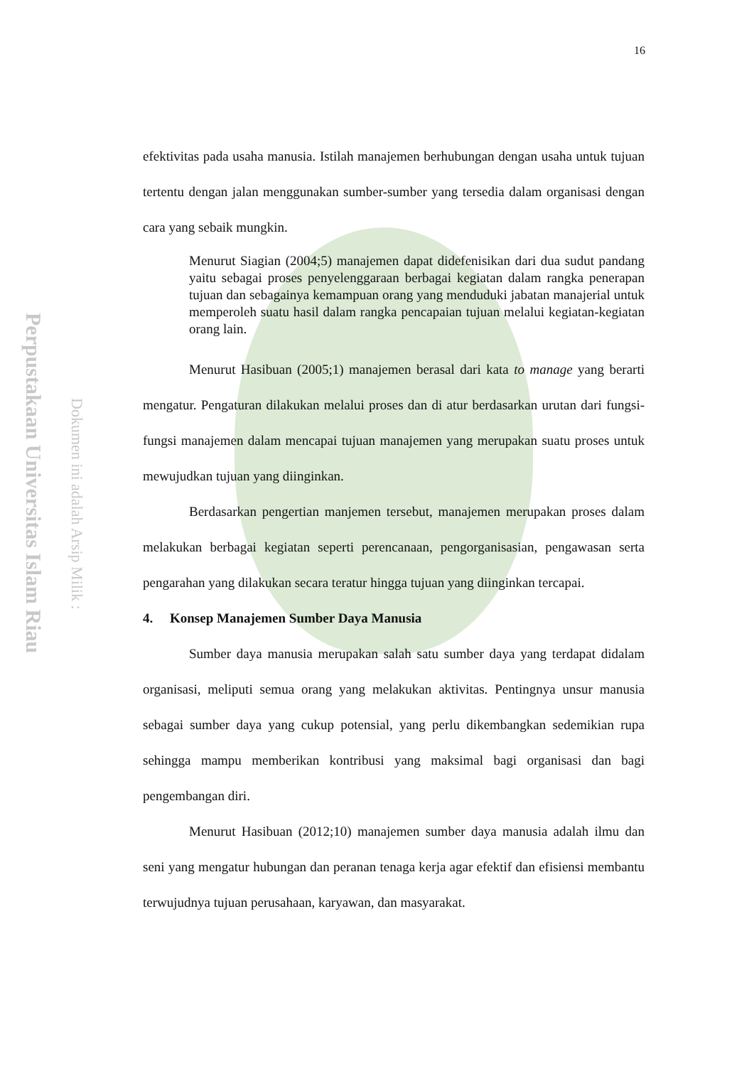16
Perpustakaan Universitas Islam Riau
Dokumen ini adalah Arsip Milik :
efektivitas pada usaha manusia. Istilah manajemen berhubungan dengan usaha untuk tujuan tertentu dengan jalan menggunakan sumber-sumber yang tersedia dalam organisasi dengan cara yang sebaik mungkin.
Menurut Siagian (2004;5) manajemen dapat didefenisikan dari dua sudut pandang yaitu sebagai proses penyelenggaraan berbagai kegiatan dalam rangka penerapan tujuan dan sebagainya kemampuan orang yang menduduki jabatan manajerial untuk memperoleh suatu hasil dalam rangka pencapaian tujuan melalui kegiatan-kegiatan orang lain.
Menurut Hasibuan (2005;1) manajemen berasal dari kata to manage yang berarti mengatur. Pengaturan dilakukan melalui proses dan di atur berdasarkan urutan dari fungsi-fungsi manajemen dalam mencapai tujuan manajemen yang merupakan suatu proses untuk mewujudkan tujuan yang diinginkan.
Berdasarkan pengertian manjemen tersebut, manajemen merupakan proses dalam melakukan berbagai kegiatan seperti perencanaan, pengorganisasian, pengawasan serta pengarahan yang dilakukan secara teratur hingga tujuan yang diinginkan tercapai.
4. Konsep Manajemen Sumber Daya Manusia
Sumber daya manusia merupakan salah satu sumber daya yang terdapat didalam organisasi, meliputi semua orang yang melakukan aktivitas. Pentingnya unsur manusia sebagai sumber daya yang cukup potensial, yang perlu dikembangkan sedemikian rupa sehingga mampu memberikan kontribusi yang maksimal bagi organisasi dan bagi pengembangan diri.
Menurut Hasibuan (2012;10) manajemen sumber daya manusia adalah ilmu dan seni yang mengatur hubungan dan peranan tenaga kerja agar efektif dan efisiensi membantu terwujudnya tujuan perusahaan, karyawan, dan masyarakat.